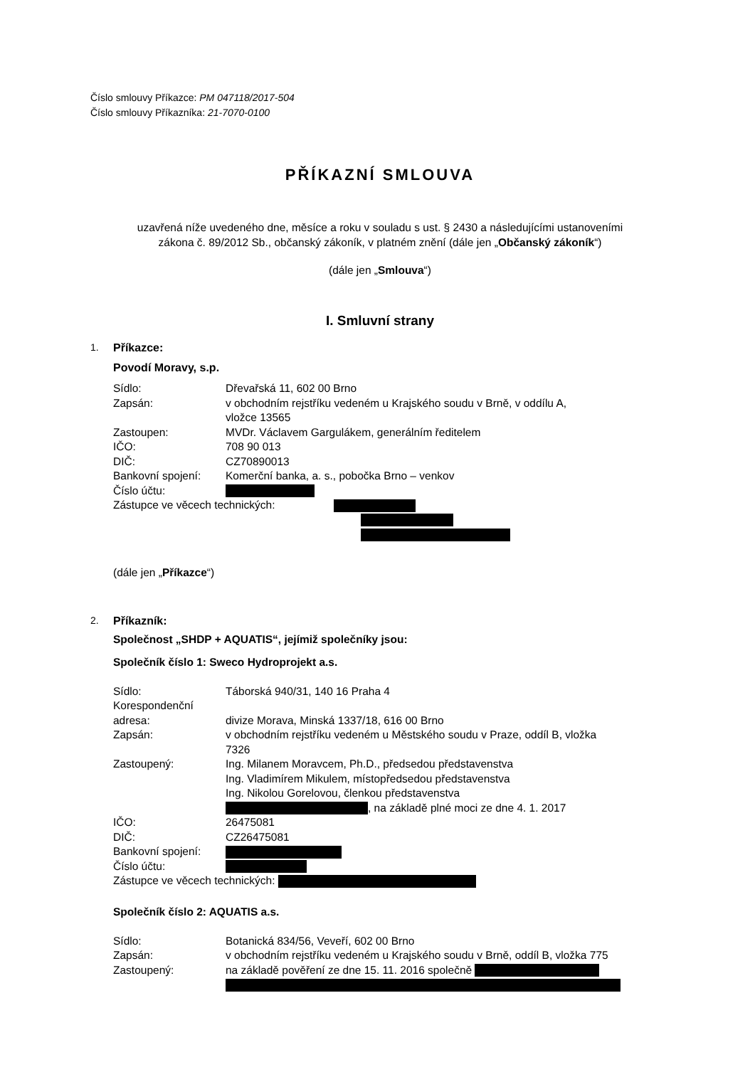Číslo smlouvy Příkazce: PM 047118/2017-504
Číslo smlouvy Příkazníka: 21-7070-0100
PŘÍKAZNÍ SMLOUVA
uzavřená níže uvedeného dne, měsíce a roku v souladu s ust. § 2430 a následujícími ustanoveními
zákona č. 89/2012 Sb., občanský zákoník, v platném znění (dále jen „Občanský zákoník“)
(dále jen „Smlouva“)
I. Smluvní strany
1. Příkazce:
Povodí Moravy, s.p.
| Sídlo: | Dřevařská 11, 602 00 Brno |
| Zapsán: | v obchodním rejstříku vedeném u Krajského soudu v Brně, v oddílu A, vložce 13565 |
| Zastoupen: | MVDr. Václavem Gargulákem, generálním ředitelem |
| IČO: | 708 90 013 |
| DIČ: | CZ70890013 |
| Bankovní spojení: | Komerční banka, a. s., pobočka Brno – venkov |
| Číslo účtu: | |
| Zástupce ve věcech technických: | |
(dále jen „Příkazce“)
2. Příkazník:
Společnost „SHDP + AQUATIS“, jejímiž společníky jsou:
Společník číslo 1: Sweco Hydroprojekt a.s.
| Sídlo: | Táborská 940/31, 140 16 Praha 4 |
| Korespondenční adresa: | divize Morava, Minská 1337/18, 616 00 Brno |
| Zapsán: | v obchodním rejstříku vedeném u Městského soudu v Praze, oddíl B, vložka 7326 |
| Zastoupený: | Ing. Milanem Moravcem, Ph.D., předsedou představenstva Ing. Vladimírem Mikulem, místopředsedou představenstva Ing. Nikolou Gorelovou, členkou představenstva , na základě plné moci ze dne 4. 1. 2017 |
| IČO: | 26475081 |
| DIČ: | CZ26475081 |
| Bankovní spojení: | |
| Číslo účtu: | |
| Zástupce ve věcech technických: | |
Společník číslo 2: AQUATIS a.s.
| Sídlo: | Botanická 834/56, Veveří, 602 00 Brno |
| Zapsán: | v obchodním rejstříku vedeném u Krajského soudu v Brně, oddíl B, vložka 775 |
| Zastoupený: | na základě pověření ze dne 15. 11. 2016 společně |